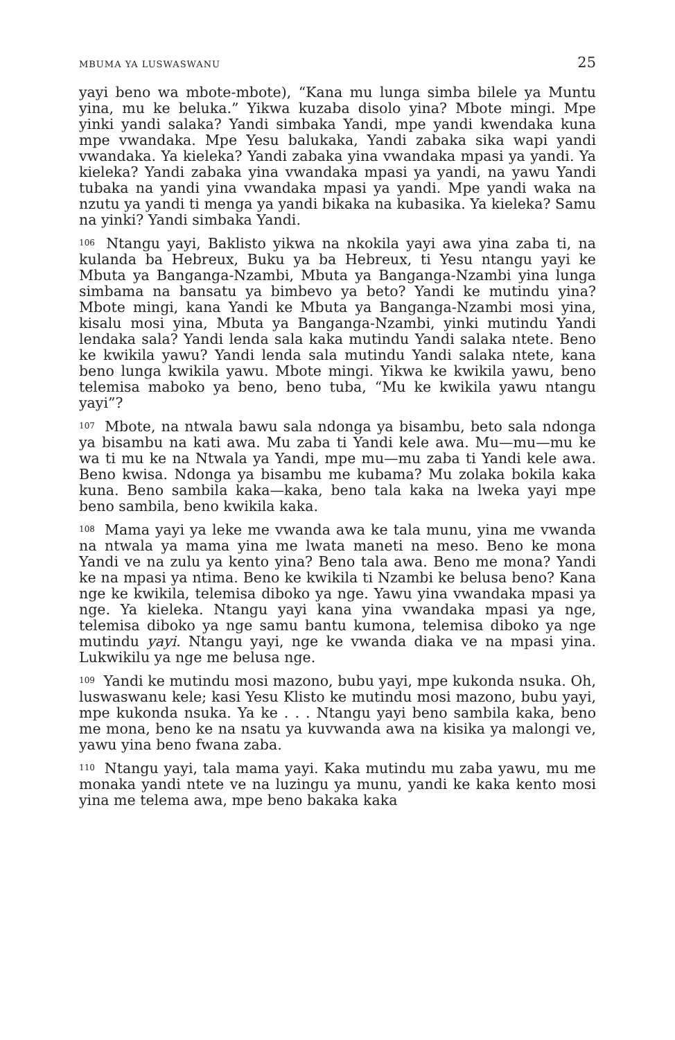MBUMA YA LUSWASWANU 25
yayi beno wa mbote-mbote), “Kana mu lunga simba bilele ya Muntu yina, mu ke beluka.” Yikwa kuzaba disolo yina? Mbote mingi. Mpe yinki yandi salaka? Yandi simbaka Yandi, mpe yandi kwendaka kuna mpe vwandaka. Mpe Yesu balukaka, Yandi zabaka sika wapi yandi vwandaka. Ya kieleka? Yandi zabaka yina vwandaka mpasi ya yandi. Ya kieleka? Yandi zabaka yina vwandaka mpasi ya yandi, na yawu Yandi tubaka na yandi yina vwandaka mpasi ya yandi. Mpe yandi waka na nzutu ya yandi ti menga ya yandi bikaka na kubasika. Ya kieleka? Samu na yinki? Yandi simbaka Yandi.
<sup>106</sup> Ntangu yayi, Baklisto yikwa na nkokila yayi awa yina zaba ti, na kulanda ba Hebreux, Buku ya ba Hebreux, ti Yesu ntangu yayi ke Mbuta ya Banganga-Nzambi, Mbuta ya Banganga-Nzambi yina lunga simbama na bansatu ya bimbevo ya beto? Yandi ke mutindu yina? Mbote mingi, kana Yandi ke Mbuta ya Banganga-Nzambi mosi yina, kisalu mosi yina, Mbuta ya Banganga-Nzambi, yinki mutindu Yandi lendaka sala? Yandi lenda sala kaka mutindu Yandi salaka ntete. Beno ke kwikila yawu? Yandi lenda sala mutindu Yandi salaka ntete, kana beno lunga kwikila yawu. Mbote mingi. Yikwa ke kwikila yawu, beno telemisa maboko ya beno, beno tuba, “Mu ke kwikila yawu ntangu yayi”?
<sup>107</sup> Mbote, na ntwala bawu sala ndonga ya bisambu, beto sala ndonga ya bisambu na kati awa. Mu zaba ti Yandi kele awa. Mu—mu—mu ke wa ti mu ke na Ntwala ya Yandi, mpe mu—mu zaba ti Yandi kele awa. Beno kwisa. Ndonga ya bisambu me kubama? Mu zolaka bokila kaka kuna. Beno sambila kaka—kaka, beno tala kaka na lweka yayi mpe beno sambila, beno kwikila kaka.
<sup>108</sup> Mama yayi ya leke me vwanda awa ke tala munu, yina me vwanda na ntwala ya mama yina me lwata maneti na meso. Beno ke mona Yandi ve na zulu ya kento yina? Beno tala awa. Beno me mona? Yandi ke na mpasi ya ntima. Beno ke kwikila ti Nzambi ke belusa beno? Kana nge ke kwikila, telemisa diboko ya nge. Yawu yina vwandaka mpasi ya nge. Ya kieleka. Ntangu yayi kana yina vwandaka mpasi ya nge, telemisa diboko ya nge samu bantu kumona, telemisa diboko ya nge mutindu yayi. Ntangu yayi, nge ke vwanda diaka ve na mpasi yina. Lukwikilu ya nge me belusa nge.
<sup>109</sup> Yandi ke mutindu mosi mazono, bubu yayi, mpe kukonda nsuka. Oh, luswaswanu kele; kasi Yesu Klisto ke mutindu mosi mazono, bubu yayi, mpe kukonda nsuka. Ya ke . . . Ntangu yayi beno sambila kaka, beno me mona, beno ke na nsatu ya kuvwanda awa na kisika ya malongi ve, yawu yina beno fwana zaba.
<sup>110</sup> Ntangu yayi, tala mama yayi. Kaka mutindu mu zaba yawu, mu me monaka yandi ntete ve na luzingu ya munu, yandi ke kaka kento mosi yina me telema awa, mpe beno bakaka kaka